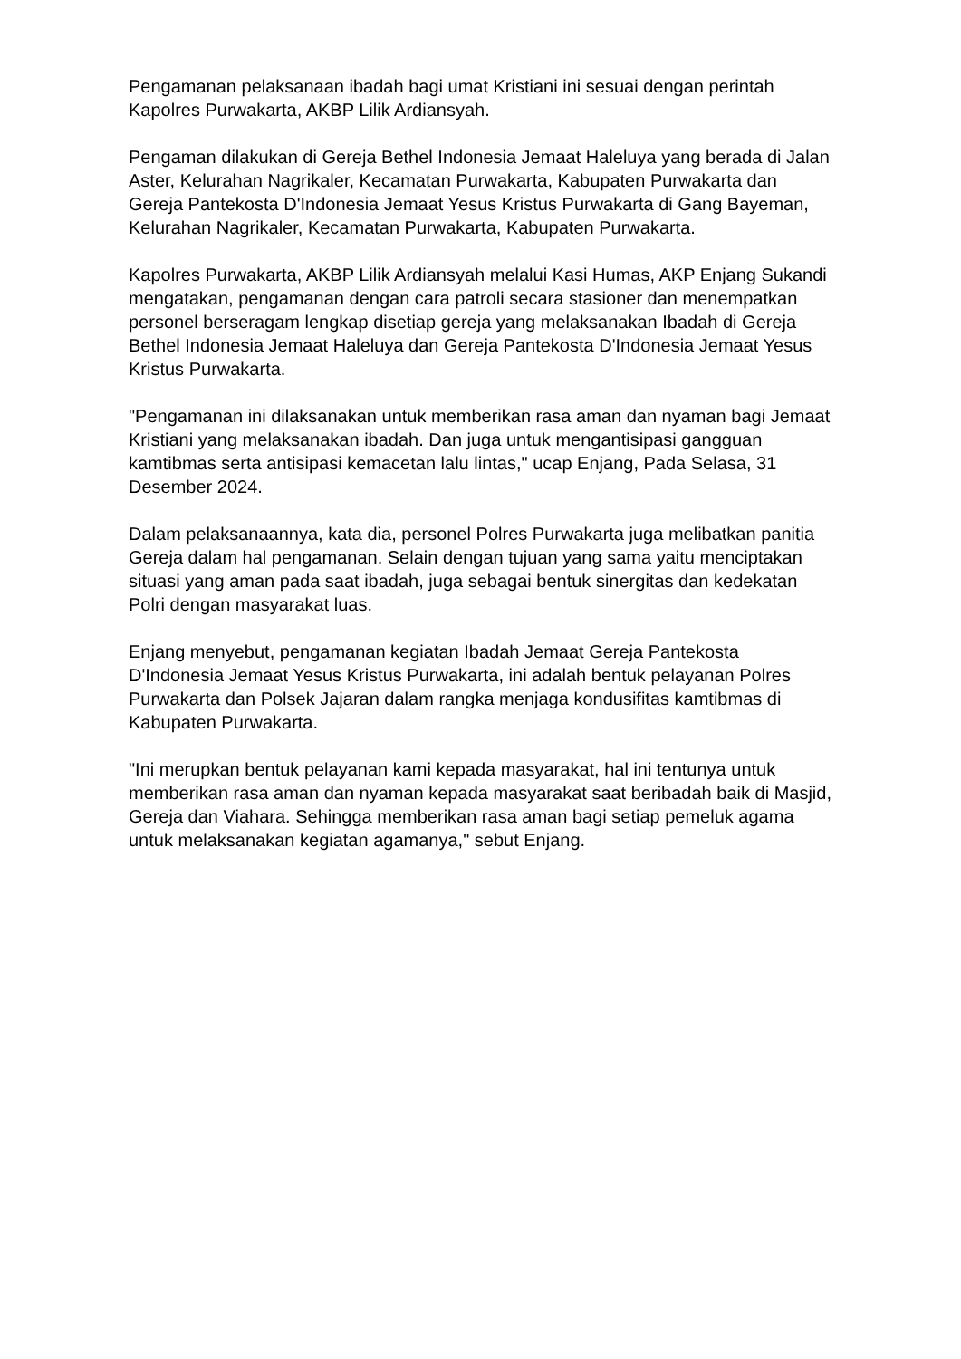Pengamanan pelaksanaan ibadah bagi umat Kristiani ini sesuai dengan perintah Kapolres Purwakarta, AKBP Lilik Ardiansyah.
Pengaman dilakukan di Gereja Bethel Indonesia Jemaat Haleluya yang berada di Jalan Aster, Kelurahan Nagrikaler, Kecamatan Purwakarta, Kabupaten Purwakarta dan Gereja Pantekosta D'Indonesia Jemaat Yesus Kristus Purwakarta di Gang Bayeman, Kelurahan Nagrikaler, Kecamatan Purwakarta, Kabupaten Purwakarta.
Kapolres Purwakarta, AKBP Lilik Ardiansyah melalui Kasi Humas, AKP Enjang Sukandi mengatakan, pengamanan dengan cara patroli secara stasioner dan menempatkan personel berseragam lengkap disetiap gereja yang melaksanakan Ibadah di Gereja Bethel Indonesia Jemaat Haleluya dan Gereja Pantekosta D'Indonesia Jemaat Yesus Kristus Purwakarta.
"Pengamanan ini dilaksanakan untuk memberikan rasa aman dan nyaman bagi Jemaat Kristiani yang melaksanakan ibadah. Dan juga untuk mengantisipasi gangguan kamtibmas serta antisipasi kemacetan lalu lintas," ucap Enjang, Pada Selasa, 31 Desember 2024.
Dalam pelaksanaannya, kata dia, personel Polres Purwakarta juga melibatkan panitia Gereja dalam hal pengamanan. Selain dengan tujuan yang sama yaitu menciptakan situasi yang aman pada saat ibadah, juga sebagai bentuk sinergitas dan kedekatan Polri dengan masyarakat luas.
Enjang menyebut, pengamanan kegiatan Ibadah Jemaat Gereja Pantekosta D'Indonesia Jemaat Yesus Kristus Purwakarta, ini adalah bentuk pelayanan Polres Purwakarta dan Polsek Jajaran dalam rangka menjaga kondusifitas kamtibmas di Kabupaten Purwakarta.
"Ini merupkan bentuk pelayanan kami kepada masyarakat, hal ini tentunya untuk memberikan rasa aman dan nyaman kepada masyarakat saat beribadah baik di Masjid, Gereja dan Viahara. Sehingga memberikan rasa aman bagi setiap pemeluk agama untuk melaksanakan kegiatan agamanya," sebut Enjang.